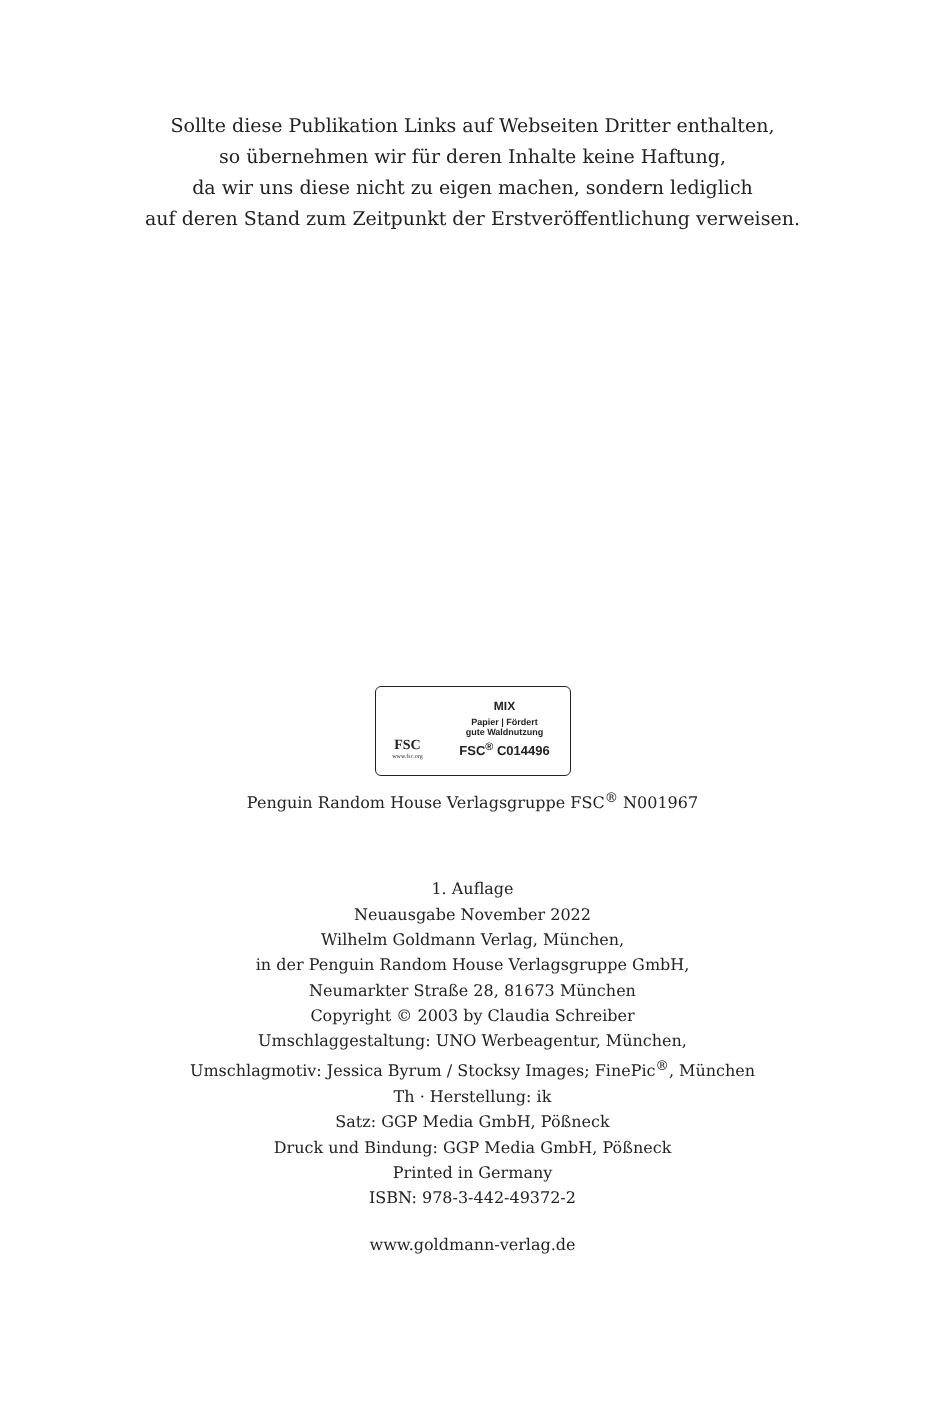Sollte diese Publikation Links auf Webseiten Dritter enthalten,
so übernehmen wir für deren Inhalte keine Haftung,
da wir uns diese nicht zu eigen machen, sondern lediglich
auf deren Stand zum Zeitpunkt der Erstveröffentlichung verweisen.
FSC
www.fsc.org
MIX
Papier | Fördert
gute Waldnutzung
FSC<sup>®</sup> C014496
Penguin Random House Verlagsgruppe FSC<sup>®</sup> N001967
1. Auflage
Neuausgabe November 2022
Wilhelm Goldmann Verlag, München,
in der Penguin Random House Verlagsgruppe GmbH,
Neumarkter Straße 28, 81673 München
Copyright © 2003 by Claudia Schreiber
Umschlaggestaltung: UNO Werbeagentur, München,
Umschlagmotiv: Jessica Byrum / Stocksy Images; FinePic<sup>®</sup>, München
Th · Herstellung: ik
Satz: GGP Media GmbH, Pößneck
Druck und Bindung: GGP Media GmbH, Pößneck
Printed in Germany
ISBN: 978-3-442-49372-2
www.goldmann-verlag.de